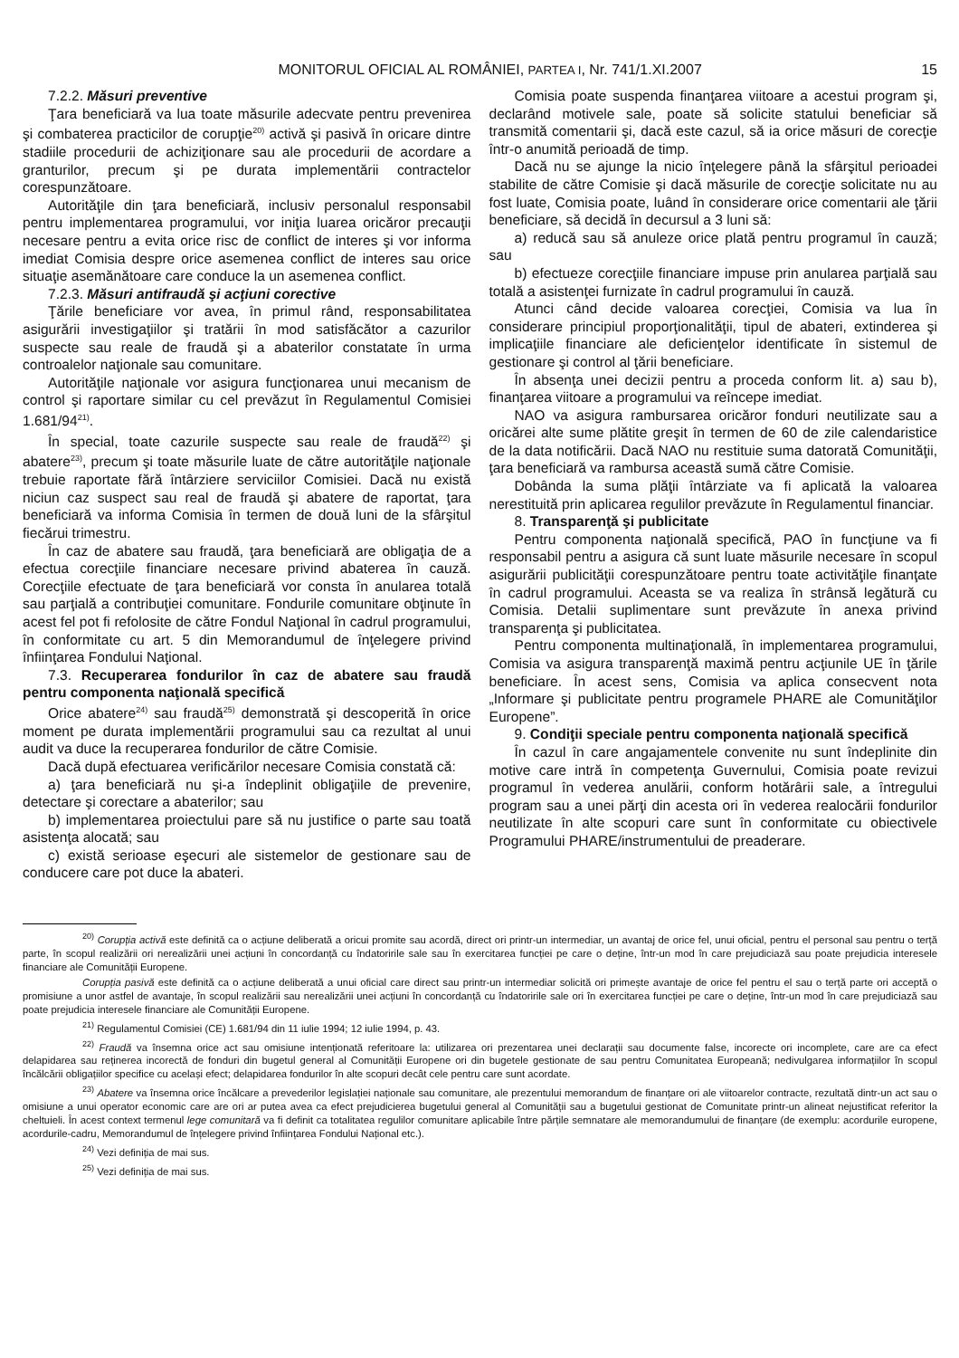MONITORUL OFICIAL AL ROMÂNIEI, PARTEA I, Nr. 741/1.XI.2007 15
7.2.2. Măsuri preventive
Ţara beneficiară va lua toate măsurile adecvate pentru prevenirea şi combaterea practicilor de corupţie<sup>20)</sup> activă şi pasivă în oricare dintre stadiile procedurii de achiziţionare sau ale procedurii de acordare a granturilor, precum şi pe durata implementării contractelor corespunzătoare.
Autorităţile din ţara beneficiară, inclusiv personalul responsabil pentru implementarea programului, vor iniţia luarea oricăror precauţii necesare pentru a evita orice risc de conflict de interes şi vor informa imediat Comisia despre orice asemenea conflict de interes sau orice situaţie asemănătoare care conduce la un asemenea conflict.
7.2.3. Măsuri antifraudă şi acţiuni corective
Ţările beneficiare vor avea, în primul rând, responsabilitatea asigurării investigaţiilor şi tratării în mod satisfăcător a cazurilor suspecte sau reale de fraudă şi a abaterilor constatate în urma controalelor naţionale sau comunitare.
Autorităţile naţionale vor asigura funcţionarea unui mecanism de control şi raportare similar cu cel prevăzut în Regulamentul Comisiei 1.681/94<sup>21)</sup>.
În special, toate cazurile suspecte sau reale de fraudă<sup>22)</sup> şi abatere<sup>23)</sup>, precum şi toate măsurile luate de către autorităţile naţionale trebuie raportate fără întârziere serviciilor Comisiei. Dacă nu există niciun caz suspect sau real de fraudă şi abatere de raportat, ţara beneficiară va informa Comisia în termen de două luni de la sfârşitul fiecărui trimestru.
În caz de abatere sau fraudă, ţara beneficiară are obligaţia de a efectua corecţiile financiare necesare privind abaterea în cauză. Corecţiile efectuate de ţara beneficiară vor consta în anularea totală sau parţială a contribuţiei comunitare. Fondurile comunitare obţinute în acest fel pot fi refolosite de către Fondul Naţional în cadrul programului, în conformitate cu art. 5 din Memorandumul de înţelegere privind înfiinţarea Fondului Naţional.
7.3. Recuperarea fondurilor în caz de abatere sau fraudă pentru componenta naţională specifică
Orice abatere<sup>24)</sup> sau fraudă<sup>25)</sup> demonstrată şi descoperită în orice moment pe durata implementării programului sau ca rezultat al unui audit va duce la recuperarea fondurilor de către Comisie.
Dacă după efectuarea verificărilor necesare Comisia constată că:
a) ţara beneficiară nu şi-a îndeplinit obligaţiile de prevenire, detectare şi corectare a abaterilor; sau
b) implementarea proiectului pare să nu justifice o parte sau toată asistenţa alocată; sau
c) există serioase eşecuri ale sistemelor de gestionare sau de conducere care pot duce la abateri.
Comisia poate suspenda finanţarea viitoare a acestui program şi, declarând motivele sale, poate să solicite statului beneficiar să transmită comentarii şi, dacă este cazul, să ia orice măsuri de corecţie într-o anumită perioadă de timp.
Dacă nu se ajunge la nicio înţelegere până la sfârşitul perioadei stabilite de către Comisie şi dacă măsurile de corecţie solicitate nu au fost luate, Comisia poate, luând în considerare orice comentarii ale ţării beneficiare, să decidă în decursul a 3 luni să:
a) reducă sau să anuleze orice plată pentru programul în cauză; sau
b) efectueze corecţiile financiare impuse prin anularea parţială sau totală a asistenţei furnizate în cadrul programului în cauză.
Atunci când decide valoarea corecţiei, Comisia va lua în considerare principiul proporţionalităţii, tipul de abateri, extinderea şi implicaţiile financiare ale deficienţelor identificate în sistemul de gestionare şi control al ţării beneficiare.
În absenţa unei decizii pentru a proceda conform lit. a) sau b), finanţarea viitoare a programului va reîncepe imediat.
NAO va asigura rambursarea oricăror fonduri neutilizate sau a oricărei alte sume plătite greşit în termen de 60 de zile calendaristice de la data notificării. Dacă NAO nu restituie suma datorată Comunităţii, ţara beneficiară va rambursa această sumă către Comisie.
Dobânda la suma plăţii întârziate va fi aplicată la valoarea nerestituită prin aplicarea regulilor prevăzute în Regulamentul financiar.
8. Transparenţă şi publicitate
Pentru componenta naţională specifică, PAO în funcţiune va fi responsabil pentru a asigura că sunt luate măsurile necesare în scopul asigurării publicităţii corespunzătoare pentru toate activităţile finanţate în cadrul programului. Aceasta se va realiza în strânsă legătură cu Comisia. Detalii suplimentare sunt prevăzute în anexa privind transparenţa şi publicitatea.
Pentru componenta multinaţională, în implementarea programului, Comisia va asigura transparenţă maximă pentru acţiunile UE în ţările beneficiare. În acest sens, Comisia va aplica consecvent nota „Informare şi publicitate pentru programele PHARE ale Comunităţilor Europene”.
9. Condiţii speciale pentru componenta naţională specifică
În cazul în care angajamentele convenite nu sunt îndeplinite din motive care intră în competenţa Guvernului, Comisia poate revizui programul în vederea anulării, conform hotărârii sale, a întregului program sau a unei părţi din acesta ori în vederea realocării fondurilor neutilizate în alte scopuri care sunt în conformitate cu obiectivele Programului PHARE/instrumentului de preaderare.
<sup>20)</sup> Corupția activă este definită ca o acțiune deliberată a oricui promite sau acordă, direct ori printr-un intermediar, un avantaj de orice fel, unui oficial, pentru el personal sau pentru o terță parte, în scopul realizării ori nerealizării unei acțiuni în concordanță cu îndatoririle sale sau în exercitarea funcției pe care o deține, într-un mod în care prejudiciază sau poate prejudicia interesele financiare ale Comunității Europene.
Corupția pasivă este definită ca o acțiune deliberată a unui oficial care direct sau printr-un intermediar solicită ori primește avantaje de orice fel pentru el sau o terță parte ori acceptă o promisiune a unor astfel de avantaje, în scopul realizării sau nerealizării unei acțiuni în concordanță cu îndatoririle sale ori în exercitarea funcției pe care o deține, într-un mod în care prejudiciază sau poate prejudicia interesele financiare ale Comunității Europene.
<sup>21)</sup> Regulamentul Comisiei (CE) 1.681/94 din 11 iulie 1994; 12 iulie 1994, p. 43.
<sup>22)</sup> Fraudă va însemna orice act sau omisiune intenționată referitoare la: utilizarea ori prezentarea unei declarații sau documente false, incorecte ori incomplete, care are ca efect delapidarea sau reținerea incorectă de fonduri din bugetul general al Comunității Europene ori din bugetele gestionate de sau pentru Comunitatea Europeană; nedivulgarea informațiilor în scopul încălcării obligațiilor specifice cu același efect; delapidarea fondurilor în alte scopuri decât cele pentru care sunt acordate.
<sup>23)</sup> Abatere va însemna orice încălcare a prevederilor legislației naționale sau comunitare, ale prezentului memorandum de finanțare ori ale viitoarelor contracte, rezultată dintr-un act sau o omisiune a unui operator economic care are ori ar putea avea ca efect prejudicierea bugetului general al Comunității sau a bugetului gestionat de Comunitate printr-un alineat nejustificat referitor la cheltuieli. În acest context termenul lege comunitară va fi definit ca totalitatea regulilor comunitare aplicabile între părțile semnatare ale memorandumului de finanțare (de exemplu: acordurile europene, acordurile-cadru, Memorandumul de înțelegere privind înființarea Fondului Național etc.).
<sup>24)</sup> Vezi definiția de mai sus.
<sup>25)</sup> Vezi definiția de mai sus.